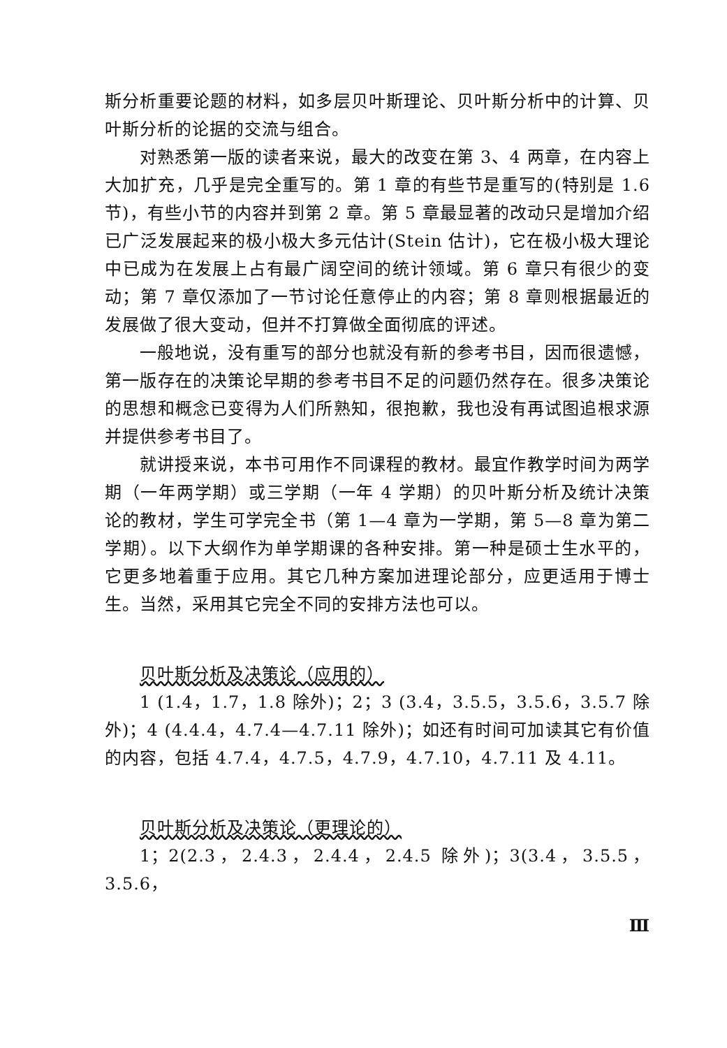斯分析重要论题的材料，如多层贝叶斯理论、贝叶斯分析中的计算、贝叶斯分析的论据的交流与组合。
对熟悉第一版的读者来说，最大的改变在第 3、4 两章，在内容上大加扩充，几乎是完全重写的。第 1 章的有些节是重写的(特别是 1.6 节)，有些小节的内容并到第 2 章。第 5 章最显著的改动只是增加介绍已广泛发展起来的极小极大多元估计(Stein 估计)，它在极小极大理论中已成为在发展上占有最广阔空间的统计领域。第 6 章只有很少的变动；第 7 章仅添加了一节讨论任意停止的内容；第 8 章则根据最近的发展做了很大变动，但并不打算做全面彻底的评述。
一般地说，没有重写的部分也就没有新的参考书目，因而很遗憾，第一版存在的决策论早期的参考书目不足的问题仍然存在。很多决策论的思想和概念已变得为人们所熟知，很抱歉，我也没有再试图追根求源并提供参考书目了。
就讲授来说，本书可用作不同课程的教材。最宜作教学时间为两学期（一年两学期）或三学期（一年 4 学期）的贝叶斯分析及统计决策论的教材，学生可学完全书（第 1—4 章为一学期，第 5—8 章为第二学期）。以下大纲作为单学期课的各种安排。第一种是硕士生水平的，它更多地着重于应用。其它几种方案加进理论部分，应更适用于博士生。当然，采用其它完全不同的安排方法也可以。
贝叶斯分析及决策论（应用的）
1 (1.4，1.7，1.8 除外)；2；3 (3.4，3.5.5，3.5.6，3.5.7 除外)；4 (4.4.4，4.7.4—4.7.11 除外)；如还有时间可加读其它有价值的内容，包括 4.7.4，4.7.5，4.7.9，4.7.10，4.7.11 及 4.11。
贝叶斯分析及决策论（更理论的）
1；2(2.3，2.4.3，2.4.4，2.4.5 除外)；3(3.4，3.5.5，3.5.6，
Ⅲ